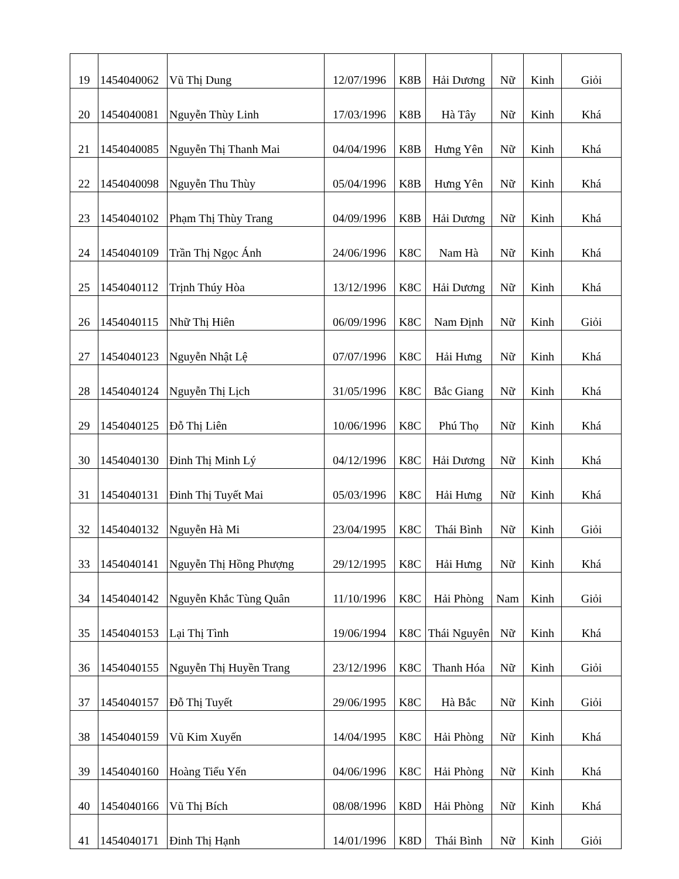| 19 | 1454040062 | Vũ Thị Dung | 12/07/1996 | K8B | Hải Dương | Nữ | Kinh | Giỏi |
| 20 | 1454040081 | Nguyễn Thùy Linh | 17/03/1996 | K8B | Hà Tây | Nữ | Kinh | Khá |
| 21 | 1454040085 | Nguyễn Thị Thanh Mai | 04/04/1996 | K8B | Hưng Yên | Nữ | Kinh | Khá |
| 22 | 1454040098 | Nguyễn Thu Thùy | 05/04/1996 | K8B | Hưng Yên | Nữ | Kinh | Khá |
| 23 | 1454040102 | Phạm Thị Thùy Trang | 04/09/1996 | K8B | Hải Dương | Nữ | Kinh | Khá |
| 24 | 1454040109 | Trần Thị Ngọc Ánh | 24/06/1996 | K8C | Nam Hà | Nữ | Kinh | Khá |
| 25 | 1454040112 | Trịnh Thúy Hòa | 13/12/1996 | K8C | Hải Dương | Nữ | Kinh | Khá |
| 26 | 1454040115 | Nhữ Thị Hiên | 06/09/1996 | K8C | Nam Định | Nữ | Kinh | Giỏi |
| 27 | 1454040123 | Nguyễn Nhật Lệ | 07/07/1996 | K8C | Hải Hưng | Nữ | Kinh | Khá |
| 28 | 1454040124 | Nguyễn Thị Lịch | 31/05/1996 | K8C | Bắc Giang | Nữ | Kinh | Khá |
| 29 | 1454040125 | Đỗ Thị Liên | 10/06/1996 | K8C | Phú Thọ | Nữ | Kinh | Khá |
| 30 | 1454040130 | Đinh Thị Minh Lý | 04/12/1996 | K8C | Hải Dương | Nữ | Kinh | Khá |
| 31 | 1454040131 | Đinh Thị Tuyết Mai | 05/03/1996 | K8C | Hải Hưng | Nữ | Kinh | Khá |
| 32 | 1454040132 | Nguyễn Hà Mi | 23/04/1995 | K8C | Thái Bình | Nữ | Kinh | Giỏi |
| 33 | 1454040141 | Nguyễn Thị Hồng Phượng | 29/12/1995 | K8C | Hải Hưng | Nữ | Kinh | Khá |
| 34 | 1454040142 | Nguyễn Khắc Tùng Quân | 11/10/1996 | K8C | Hải Phòng | Nam | Kinh | Giỏi |
| 35 | 1454040153 | Lại Thị Tình | 19/06/1994 | K8C | Thái Nguyên | Nữ | Kinh | Khá |
| 36 | 1454040155 | Nguyễn Thị Huyền Trang | 23/12/1996 | K8C | Thanh Hóa | Nữ | Kinh | Giỏi |
| 37 | 1454040157 | Đỗ Thị Tuyết | 29/06/1995 | K8C | Hà Bắc | Nữ | Kinh | Giỏi |
| 38 | 1454040159 | Vũ Kim Xuyến | 14/04/1995 | K8C | Hải Phòng | Nữ | Kinh | Khá |
| 39 | 1454040160 | Hoàng Tiểu Yến | 04/06/1996 | K8C | Hải Phòng | Nữ | Kinh | Khá |
| 40 | 1454040166 | Vũ Thị Bích | 08/08/1996 | K8D | Hải Phòng | Nữ | Kinh | Khá |
| 41 | 1454040171 | Đinh Thị Hạnh | 14/01/1996 | K8D | Thái Bình | Nữ | Kinh | Giỏi |